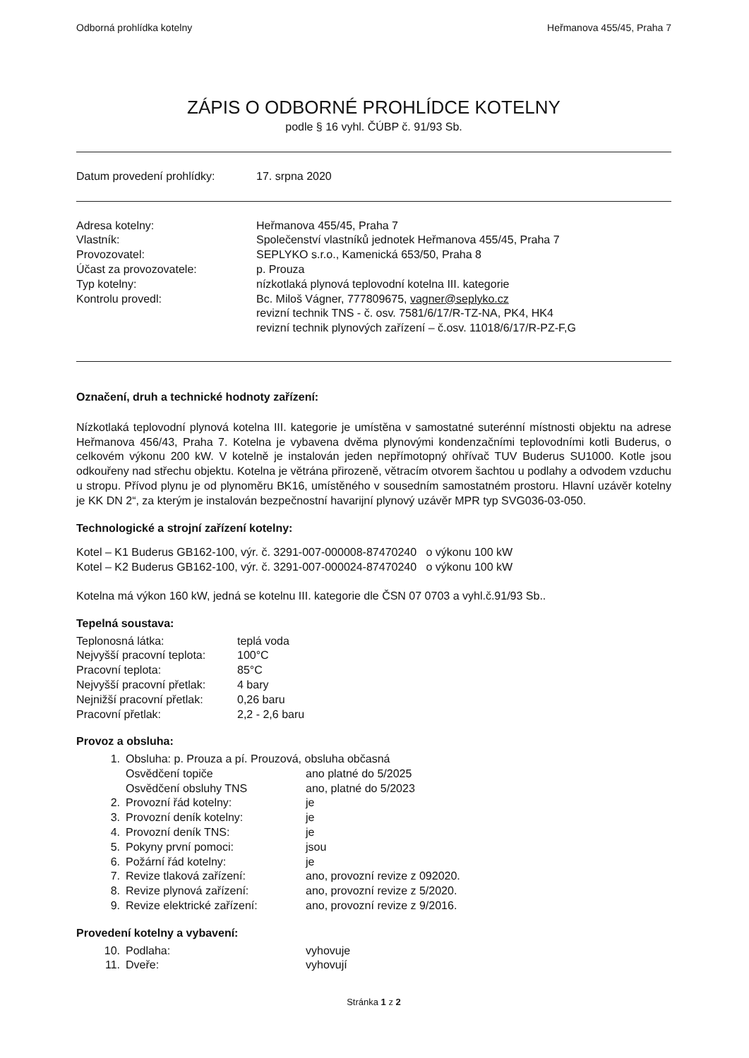Odborná prohlídka kotelny Heřmanova 455/45, Praha 7
ZÁPIS O ODBORNÉ PROHLÍDCE KOTELNY
podle § 16 vyhl. ČÚBP č. 91/93 Sb.
Datum provedení prohlídky: 17. srpna 2020
Adresa kotelny:
Vlastník:
Provozovatel:
Účast za provozovatele:
Typ kotelny:
Kontrolu provedl:
Heřmanova 455/45, Praha 7
Společenství vlastníků jednotek Heřmanova 455/45, Praha 7
SEPLYKO s.r.o., Kamenická 653/50, Praha 8
p. Prouza
nízkotlaká plynová teplovodní kotelna III. kategorie
Bc. Miloš Vágner, 777809675, vagner@seplyko.cz
revizní technik TNS - č. osv. 7581/6/17/R-TZ-NA, PK4, HK4
revizní technik plynových zařízení – č.osv. 11018/6/17/R-PZ-F,G
Označení, druh a technické hodnoty zařízení:
Nízkotlaká teplovodní plynová kotelna III. kategorie je umístěna v samostatné suterénní místnosti objektu na adrese Heřmanova 456/43, Praha 7. Kotelna je vybavena dvěma plynovými kondenzačními teplovodními kotli Buderus, o celkovém výkonu 200 kW. V kotelně je instalován jeden nepřímotopný ohřívač TUV Buderus SU1000. Kotle jsou odkouřeny nad střechu objektu. Kotelna je větrána přirozeně, větracím otvorem šachtou u podlahy a odvodem vzduchu u stropu. Přívod plynu je od plynoměru BK16, umístěného v sousedním samostatném prostoru. Hlavní uzávěr kotelny je KK DN 2“, za kterým je instalován bezpečnostní havarijní plynový uzávěr MPR typ SVG036-03-050.
Technologické a strojní zařízení kotelny:
Kotel – K1 Buderus GB162-100, výr. č. 3291-007-000008-87470240 o výkonu 100 kW
Kotel – K2 Buderus GB162-100, výr. č. 3291-007-000024-87470240 o výkonu 100 kW
Kotelna má výkon 160 kW, jedná se kotelnu III. kategorie dle ČSN 07 0703 a vyhl.č.91/93 Sb..
Tepelná soustava:
Teplonosná látka: teplá voda
Nejvyšší pracovní teplota:
100°C
Pracovní teplota: 85°C
Nejvyšší pracovní přetlak:
4 bary
Nejnižší pracovní přetlak:
0,26 baru
Pracovní přetlak: 2,2 - 2,6 baru
Provoz a obsluha:
1. Obsluha: p. Prouza a pí. Prouzová, obsluha občasná
Osvědčení topiče ano platné do 5/2025
Osvědčení obsluhy TNS ano, platné do 5/2023
2. Provozní řád kotelny: je
3. Provozní deník kotelny: je
4. Provozní deník TNS: je
5. Pokyny první pomoci: jsou
6. Požární řád kotelny: je
7. Revize tlaková zařízení: ano, provozní revize z 092020.
8. Revize plynová zařízení: ano, provozní revize z 5/2020.
9. Revize elektrické zařízení:
ano, provozní revize z 9/2016.
Provedení kotelny a vybavení:
10. Podlaha: vyhovuje
11. Dveře: vyhovují
Stránka 1 z 2